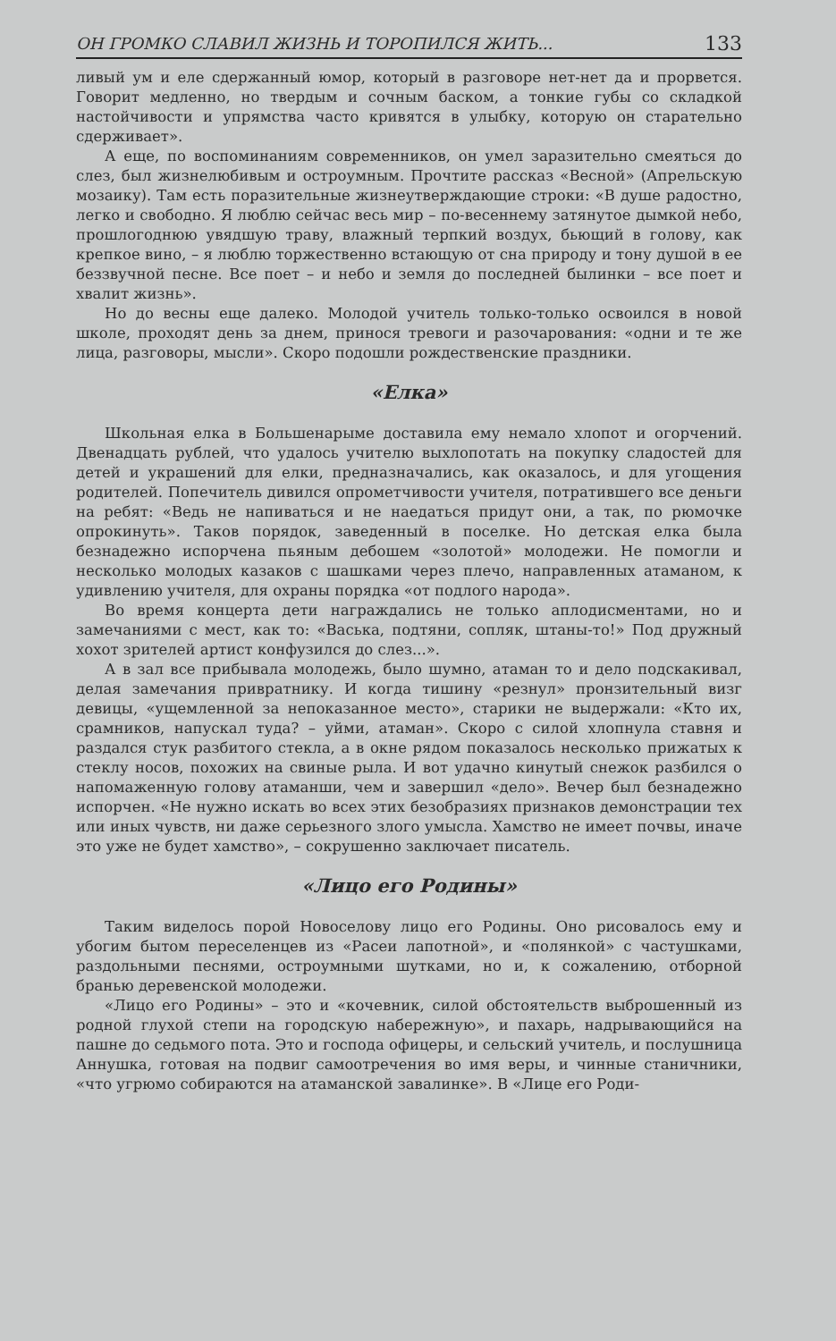ОН ГРОМКО СЛАВИЛ ЖИЗНЬ И ТОРОПИЛСЯ ЖИТЬ... 133
ливый ум и еле сдержанный юмор, который в разговоре нет-нет да и прорвется. Говорит медленно, но твердым и сочным баском, а тонкие губы со складкой настойчивости и упрямства часто кривятся в улыбку, которую он старательно сдерживает».
А еще, по воспоминаниям современников, он умел заразительно смеяться до слез, был жизнелюбивым и остроумным. Прочтите рассказ «Весной» (Апрельскую мозаику). Там есть поразительные жизнеутверждающие строки: «В душе радостно, легко и свободно. Я люблю сейчас весь мир – по-весеннему затянутое дымкой небо, прошлогоднюю увядшую траву, влажный терпкий воздух, бьющий в голову, как крепкое вино, – я люблю торжественно встающую от сна природу и тону душой в ее беззвучной песне. Все поет – и небо и земля до последней былинки – все поет и хвалит жизнь».
Но до весны еще далеко. Молодой учитель только-только освоился в новой школе, проходят день за днем, принося тревоги и разочарования: «одни и те же лица, разговоры, мысли». Скоро подошли рождественские праздники.
«Елка»
Школьная елка в Большенарыме доставила ему немало хлопот и огорчений. Двенадцать рублей, что удалось учителю выхлопотать на покупку сладостей для детей и украшений для елки, предназначались, как оказалось, и для угощения родителей. Попечитель дивился опрометчивости учителя, потратившего все деньги на ребят: «Ведь не напиваться и не наедаться придут они, а так, по рюмочке опрокинуть». Таков порядок, заведенный в поселке. Но детская елка была безнадежно испорчена пьяным дебошем «золотой» молодежи. Не помогли и несколько молодых казаков с шашками через плечо, направленных атаманом, к удивлению учителя, для охраны порядка «от подлого народа».
Во время концерта дети награждались не только аплодисментами, но и замечаниями с мест, как то: «Васька, подтяни, сопляк, штаны-то!» Под дружный хохот зрителей артист конфузился до слез...».
А в зал все прибывала молодежь, было шумно, атаман то и дело подскакивал, делая замечания привратнику. И когда тишину «резнул» пронзительный визг девицы, «ущемленной за непоказанное место», старики не выдержали: «Кто их, срамников, напускал туда? – уйми, атаман». Скоро с силой хлопнула ставня и раздался стук разбитого стекла, а в окне рядом показалось несколько прижатых к стеклу носов, похожих на свиные рыла. И вот удачно кинутый снежок разбился о напомаженную голову атаманши, чем и завершил «дело». Вечер был безнадежно испорчен. «Не нужно искать во всех этих безобразиях признаков демонстрации тех или иных чувств, ни даже серьезного злого умысла. Хамство не имеет почвы, иначе это уже не будет хамство», – сокрушенно заключает писатель.
«Лицо его Родины»
Таким виделось порой Новоселову лицо его Родины. Оно рисовалось ему и убогим бытом переселенцев из «Расеи лапотной», и «полянкой» с частушками, раздольными песнями, остроумными шутками, но и, к сожалению, отборной бранью деревенской молодежи.
«Лицо его Родины» – это и «кочевник, силой обстоятельств выброшенный из родной глухой степи на городскую набережную», и пахарь, надрывающийся на пашне до седьмого пота. Это и господа офицеры, и сельский учитель, и послушница Аннушка, готовая на подвиг самоотречения во имя веры, и чинные станичники, «что угрюмо собираются на атаманской завалинке». В «Лице его Роди-